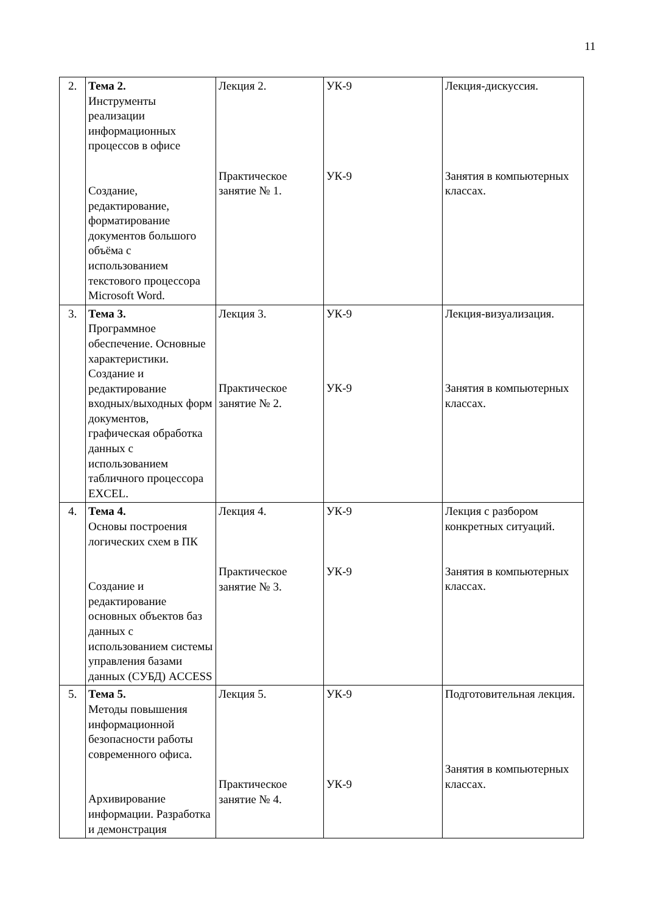11
| 2. | Тема 2. Инструменты реализации информационных процессов в офисе Создание, редактирование, форматирование документов большого объёма с использованием текстового процессора Microsoft Word. | Лекция 2. Практическое занятие № 1. | УК-9 УК-9 | Лекция-дискуссия. Занятия в компьютерных классах. |
| 3. | Тема 3. Программное обеспечение. Основные характеристики. Создание и редактирование входных/выходных форм документов, графическая обработка данных с использованием табличного процессора EXCEL. | Лекция 3. Практическое занятие № 2. | УК-9 УК-9 | Лекция-визуализация. Занятия в компьютерных классах. |
| 4. | Тема 4. Основы построения логических схем в ПК Создание и редактирование основных объектов баз данных с использованием системы управления базами данных (СУБД) ACCESS | Лекция 4. Практическое занятие № 3. | УК-9 УК-9 | Лекция с разбором конкретных ситуаций. Занятия в компьютерных классах. |
| 5. | Тема 5. Методы повышения информационной безопасности работы современного офиса. Архивирование информации. Разработка и демонстрация | Лекция 5. Практическое занятие № 4. | УК-9 УК-9 | Подготовительная лекция. Занятия в компьютерных классах. |